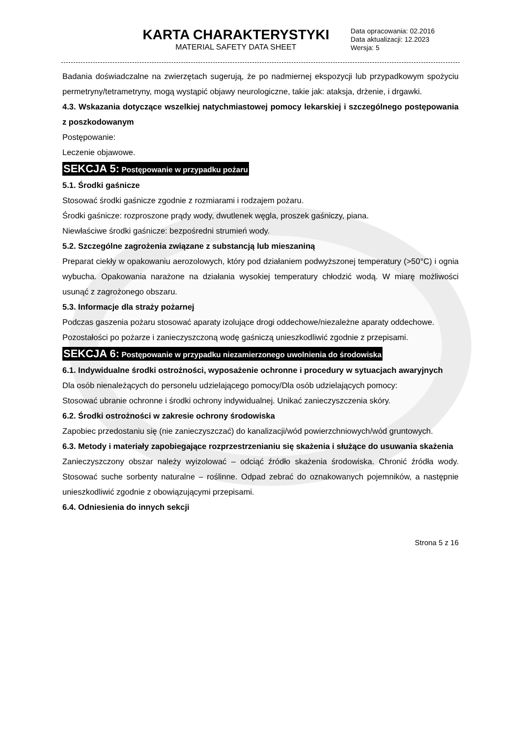KARTA CHARAKTERYSTYKI
MATERIAL SAFETY DATA SHEET
Data opracowania: 02.2016
Data aktualizacji: 12.2023
Wersja: 5
Badania doświadczalne na zwierzętach sugerują, że po nadmiernej ekspozycji lub przypadkowym spożyciu permetryny/tetrametryny, mogą wystąpić objawy neurologiczne, takie jak: ataksja, drżenie, i drgawki.
4.3. Wskazania dotyczące wszelkiej natychmiastowej pomocy lekarskiej i szczególnego postępowania z poszkodowanym
Postępowanie:
Leczenie objawowe.
SEKCJA 5: Postępowanie w przypadku pożaru
5.1. Środki gaśnicze
Stosować środki gaśnicze zgodnie z rozmiarami i rodzajem pożaru.
Środki gaśnicze: rozproszone prądy wody, dwutlenek węgla, proszek gaśniczy, piana.
Niewłaściwe środki gaśnicze: bezpośredni strumień wody.
5.2. Szczególne zagrożenia związane z substancją lub mieszaniną
Preparat ciekły w opakowaniu aerozolowych, który pod działaniem podwyższonej temperatury (>50°C) i ognia wybucha. Opakowania narażone na działania wysokiej temperatury chłodzić wodą. W miarę możliwości usunąć z zagrożonego obszaru.
5.3. Informacje dla straży pożarnej
Podczas gaszenia pożaru stosować aparaty izolujące drogi oddechowe/niezależne aparaty oddechowe.
Pozostałości po pożarze i zanieczyszczoną wodę gaśniczą unieszkodliwić zgodnie z przepisami.
SEKCJA 6: Postępowanie w przypadku niezamierzonego uwolnienia do środowiska
6.1. Indywidualne środki ostrożności, wyposażenie ochronne i procedury w sytuacjach awaryjnych
Dla osób nienależących do personelu udzielającego pomocy/Dla osób udzielających pomocy:
Stosować ubranie ochronne i środki ochrony indywidualnej. Unikać zanieczyszczenia skóry.
6.2. Środki ostrożności w zakresie ochrony środowiska
Zapobiec przedostaniu się (nie zanieczyszczać) do kanalizacji/wód powierzchniowych/wód gruntowych.
6.3. Metody i materiały zapobiegające rozprzestrzenianiu się skażenia i służące do usuwania skażenia
Zanieczyszczony obszar należy wyizolować – odciąć źródło skażenia środowiska. Chronić źródła wody. Stosować suche sorbenty naturalne – roślinne. Odpad zebrać do oznakowanych pojemników, a następnie unieszkodliwić zgodnie z obowiązującymi przepisami.
6.4. Odniesienia do innych sekcji
Strona 5 z 16